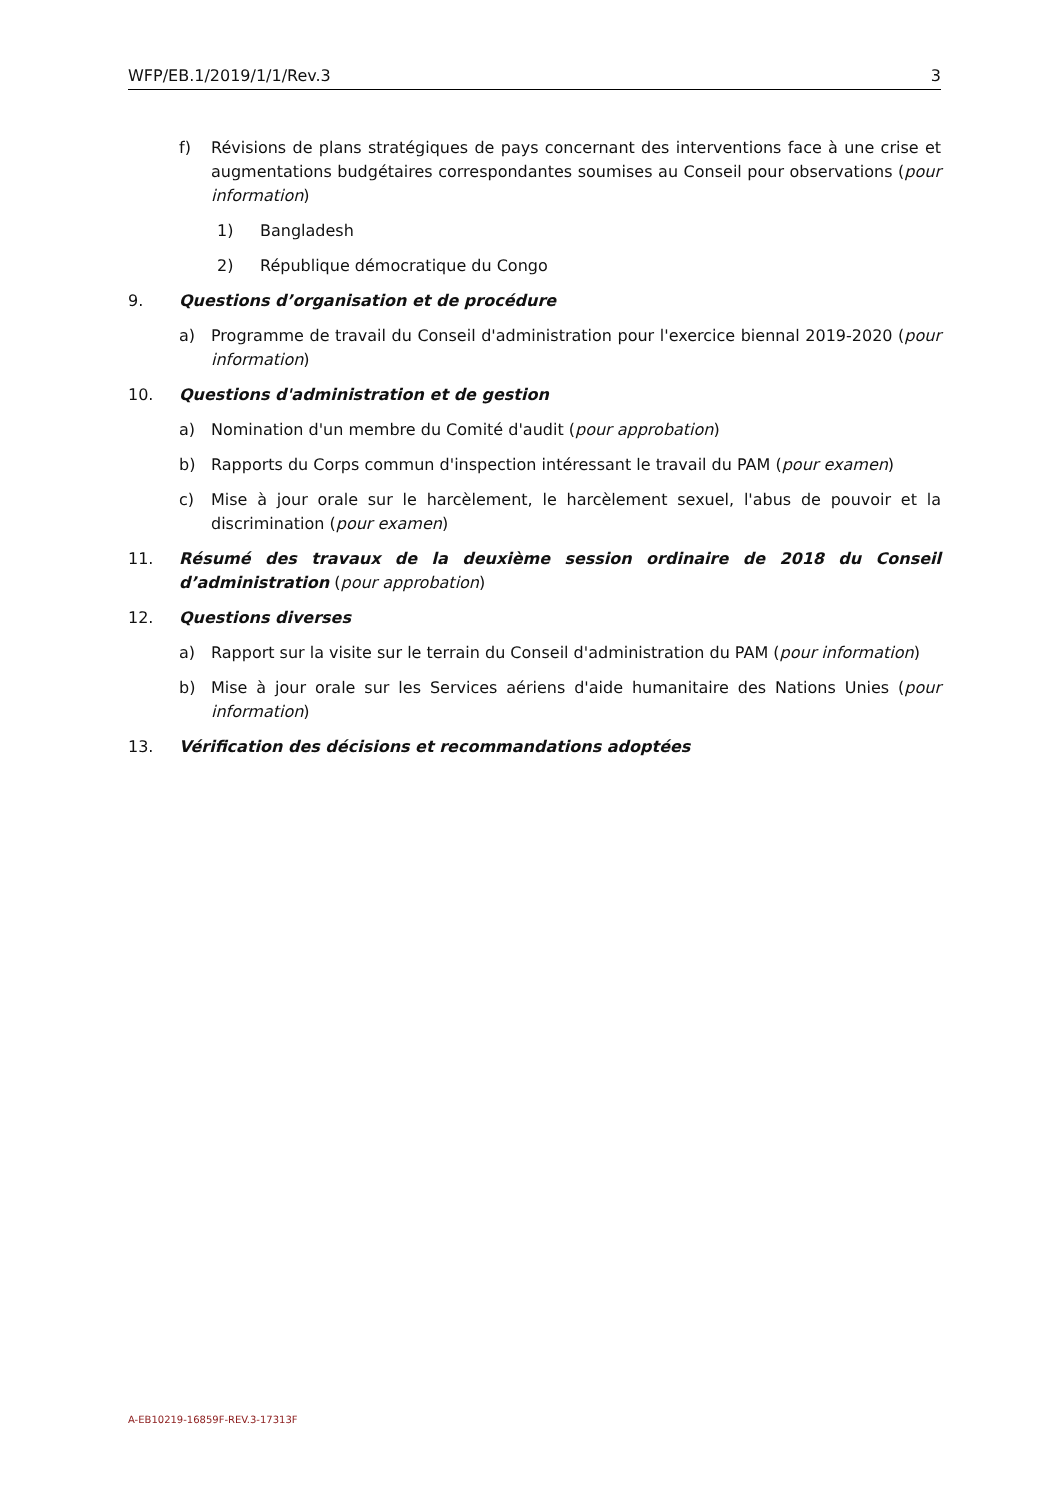WFP/EB.1/2019/1/1/Rev.3 3
f) Révisions de plans stratégiques de pays concernant des interventions face à une crise et augmentations budgétaires correspondantes soumises au Conseil pour observations (pour information)
1) Bangladesh
2) République démocratique du Congo
9. Questions d’organisation et de procédure
a) Programme de travail du Conseil d'administration pour l'exercice biennal 2019-2020 (pour information)
10. Questions d'administration et de gestion
a) Nomination d'un membre du Comité d'audit (pour approbation)
b) Rapports du Corps commun d'inspection intéressant le travail du PAM (pour examen)
c) Mise à jour orale sur le harcèlement, le harcèlement sexuel, l'abus de pouvoir et la discrimination (pour examen)
11. Résumé des travaux de la deuxième session ordinaire de 2018 du Conseil d’administration (pour approbation)
12. Questions diverses
a) Rapport sur la visite sur le terrain du Conseil d'administration du PAM (pour information)
b) Mise à jour orale sur les Services aériens d'aide humanitaire des Nations Unies (pour information)
13. Vérification des décisions et recommandations adoptées
A-EB10219-16859F-REV.3-17313F